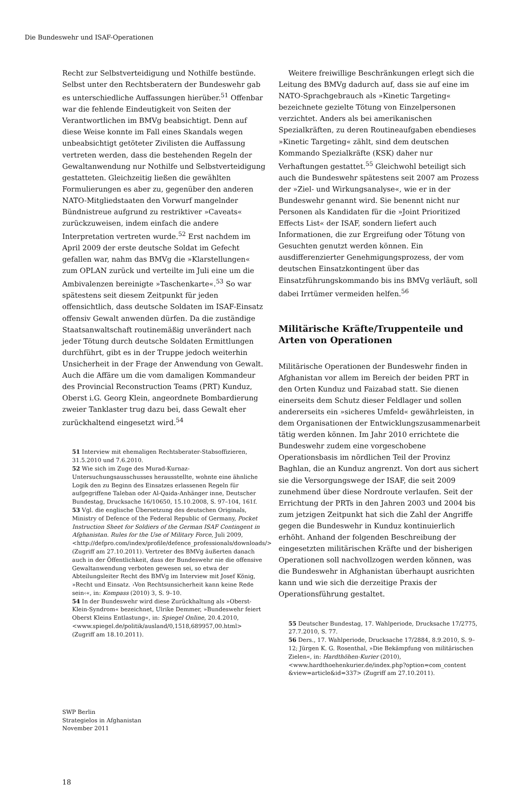Die Bundeswehr und ISAF-Operationen
Recht zur Selbstverteidigung und Nothilfe bestünde. Selbst unter den Rechtsberatern der Bundeswehr gab es unterschiedliche Auffassungen hierüber.<sup>51</sup> Offenbar war die fehlende Eindeutigkeit von Seiten der Verantwortlichen im BMVg beabsichtigt. Denn auf diese Weise konnte im Fall eines Skandals wegen unbeabsichtigt getöteter Zivilisten die Auffassung vertreten werden, dass die bestehenden Regeln der Gewaltanwendung nur Nothilfe und Selbstverteidigung gestatteten. Gleichzeitig ließen die gewählten Formulierungen es aber zu, gegenüber den anderen NATO-Mitgliedstaaten den Vorwurf mangelnder Bündnistreue aufgrund zu restriktiver »Caveats« zurückzuweisen, indem einfach die andere Interpretation vertreten wurde.<sup>52</sup> Erst nachdem im April 2009 der erste deutsche Soldat im Gefecht gefallen war, nahm das BMVg die »Klarstellungen« zum OPLAN zurück und verteilte im Juli eine um die Ambivalenzen bereinigte »Taschenkarte«.<sup>53</sup> So war spätestens seit diesem Zeitpunkt für jeden offensichtlich, dass deutsche Soldaten im ISAF-Einsatz offensiv Gewalt anwenden dürfen. Da die zuständige Staatsanwaltschaft routinemäßig unverändert nach jeder Tötung durch deutsche Soldaten Ermittlungen durchführt, gibt es in der Truppe jedoch weiterhin Unsicherheit in der Frage der Anwendung von Gewalt. Auch die Affäre um die vom damaligen Kommandeur des Provincial Reconstruction Teams (PRT) Kunduz, Oberst i.G. Georg Klein, angeordnete Bombardierung zweier Tanklaster trug dazu bei, dass Gewalt eher zurückhaltend eingesetzt wird.<sup>54</sup>
51 Interview mit ehemaligen Rechtsberater-Stabsoffizieren, 31.5.2010 und 7.6.2010.
52 Wie sich im Zuge des Murad-Kurnaz-Untersuchungsausschusses herausstellte, wohnte eine ähnliche Logik den zu Beginn des Einsatzes erlassenen Regeln für aufgegriffene Taleban oder Al-Qaida-Anhänger inne, Deutscher Bundestag, Drucksache 16/10650, 15.10.2008, S. 97–104, 161f.
53 Vgl. die englische Übersetzung des deutschen Originals, Ministry of Defence of the Federal Republic of Germany, Pocket Instruction Sheet for Soldiers of the German ISAF Contingent in Afghanistan. Rules for the Use of Military Force, Juli 2009, <http://defpro.com/index/profile/defence_professionals/downloads/> (Zugriff am 27.10.2011). Vertreter des BMVg äußerten danach auch in der Öffentlichkeit, dass der Bundeswehr nie die offensive Gewaltanwendung verboten gewesen sei, so etwa der Abteilungsleiter Recht des BMVg im Interview mit Josef König, »Recht und Einsatz. ›Von Rechtsunsicherheit kann keine Rede sein‹«, in: Kompass (2010) 3, S. 9–10.
54 In der Bundeswehr wird diese Zurückhaltung als »Oberst-Klein-Syndrom« bezeichnet, Ulrike Demmer, »Bundeswehr feiert Oberst Kleins Entlastung«, in: Spiegel Online, 20.4.2010, <www.spiegel.de/politik/ausland/0,1518,689957,00.html> (Zugriff am 18.10.2011).
Weitere freiwillige Beschränkungen erlegt sich die Leitung des BMVg dadurch auf, dass sie auf eine im NATO-Sprachgebrauch als »Kinetic Targeting« bezeichnete gezielte Tötung von Einzelpersonen verzichtet. Anders als bei amerikanischen Spezialkräften, zu deren Routineaufgaben ebendieses »Kinetic Targeting« zählt, sind dem deutschen Kommando Spezialkräfte (KSK) daher nur Verhaftungen gestattet.<sup>55</sup> Gleichwohl beteiligt sich auch die Bundeswehr spätestens seit 2007 am Prozess der »Ziel- und Wirkungsanalyse«, wie er in der Bundeswehr genannt wird. Sie benennt nicht nur Personen als Kandidaten für die »Joint Prioritized Effects List« der ISAF, sondern liefert auch Informationen, die zur Ergreifung oder Tötung von Gesuchten genutzt werden können. Ein ausdifferenzierter Genehmigungsprozess, der vom deutschen Einsatzkontingent über das Einsatzführungskommando bis ins BMVg verläuft, soll dabei Irrtümer vermeiden helfen.<sup>56</sup>
Militärische Kräfte/Truppenteile und Arten von Operationen
Militärische Operationen der Bundeswehr finden in Afghanistan vor allem im Bereich der beiden PRT in den Orten Kunduz und Faizabad statt. Sie dienen einerseits dem Schutz dieser Feldlager und sollen andererseits ein »sicheres Umfeld« gewährleisten, in dem Organisationen der Entwicklungszusammenarbeit tätig werden können. Im Jahr 2010 errichtete die Bundeswehr zudem eine vorgeschobene Operationsbasis im nördlichen Teil der Provinz Baghlan, die an Kunduz angrenzt. Von dort aus sichert sie die Versorgungswege der ISAF, die seit 2009 zunehmend über diese Nordroute verlaufen. Seit der Errichtung der PRTs in den Jahren 2003 und 2004 bis zum jetzigen Zeitpunkt hat sich die Zahl der Angriffe gegen die Bundeswehr in Kunduz kontinuierlich erhöht. Anhand der folgenden Beschreibung der eingesetzten militärischen Kräfte und der bisherigen Operationen soll nachvollzogen werden können, was die Bundeswehr in Afghanistan überhaupt ausrichten kann und wie sich die derzeitige Praxis der Operationsführung gestaltet.
55 Deutscher Bundestag, 17. Wahlperiode, Drucksache 17/2775, 27.7.2010, S. 77.
56 Ders., 17. Wahlperiode, Drucksache 17/2884, 8.9.2010, S. 9–12; Jürgen K. G. Rosenthal, »Die Bekämpfung von militärischen Zielen«, in: Hardthöhen-Kurier (2010), <www.hardthoehenkurier.de/index.php?option=com_content &view=article&id=337> (Zugriff am 27.10.2011).
SWP Berlin
Strategielos in Afghanistan
November 2011
18